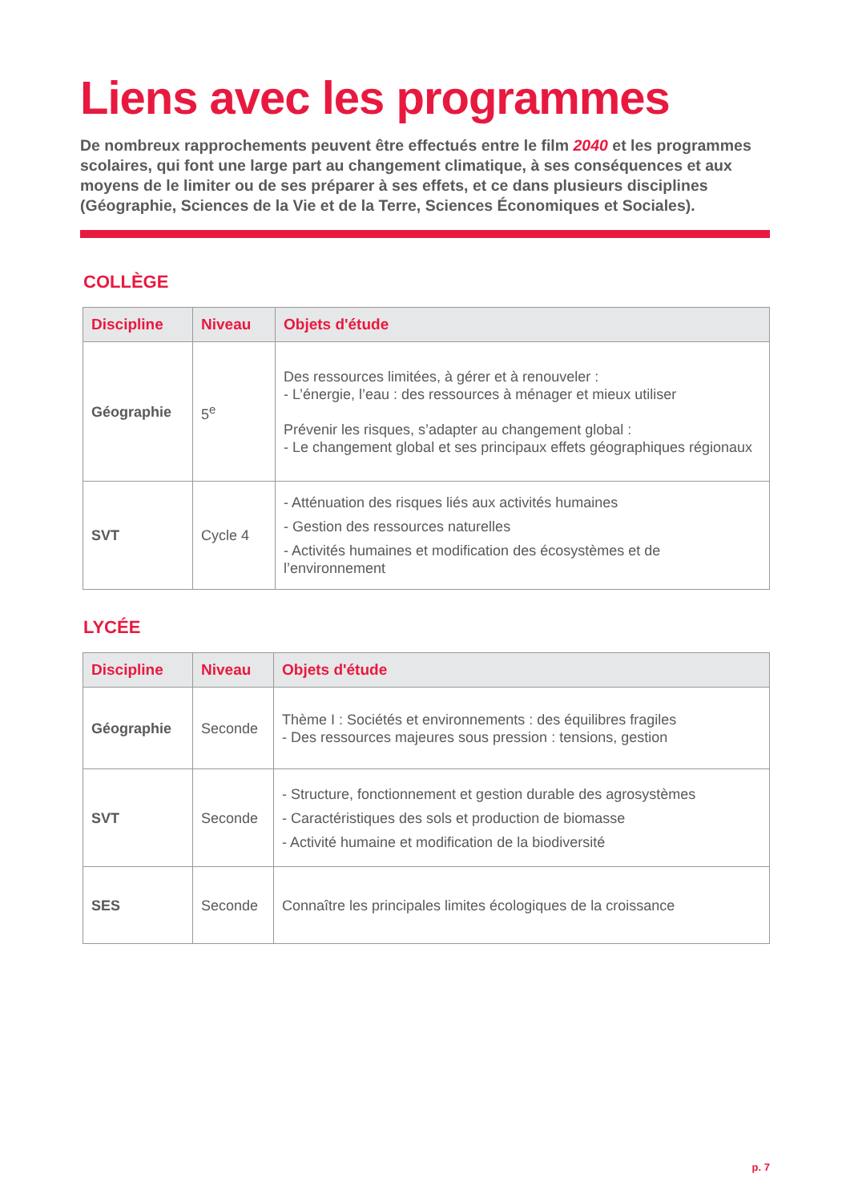Liens avec les programmes
De nombreux rapprochements peuvent être effectués entre le film 2040 et les programmes scolaires, qui font une large part au changement climatique, à ses conséquences et aux moyens de le limiter ou de ses préparer à ses effets, et ce dans plusieurs disciplines (Géographie, Sciences de la Vie et de la Terre, Sciences Économiques et Sociales).
COLLÈGE
| Discipline | Niveau | Objets d'étude |
| --- | --- | --- |
| Géographie | 5<sup>e</sup> | Des ressources limitées, à gérer et à renouveler : - L’énergie, l’eau : des ressources à ménager et mieux utiliser Prévenir les risques, s’adapter au changement global : - Le changement global et ses principaux effets géographiques régionaux |
| SVT | Cycle 4 | - Atténuation des risques liés aux activités humaines - Gestion des ressources naturelles - Activités humaines et modification des écosystèmes et de l’environnement |
LYCÉE
| Discipline | Niveau | Objets d'étude |
| --- | --- | --- |
| Géographie | Seconde | Thème I : Sociétés et environnements : des équilibres fragiles - Des ressources majeures sous pression : tensions, gestion |
| SVT | Seconde | - Structure, fonctionnement et gestion durable des agrosystèmes - Caractéristiques des sols et production de biomasse - Activité humaine et modification de la biodiversité |
| SES | Seconde | Connaître les principales limites écologiques de la croissance |
p. 7